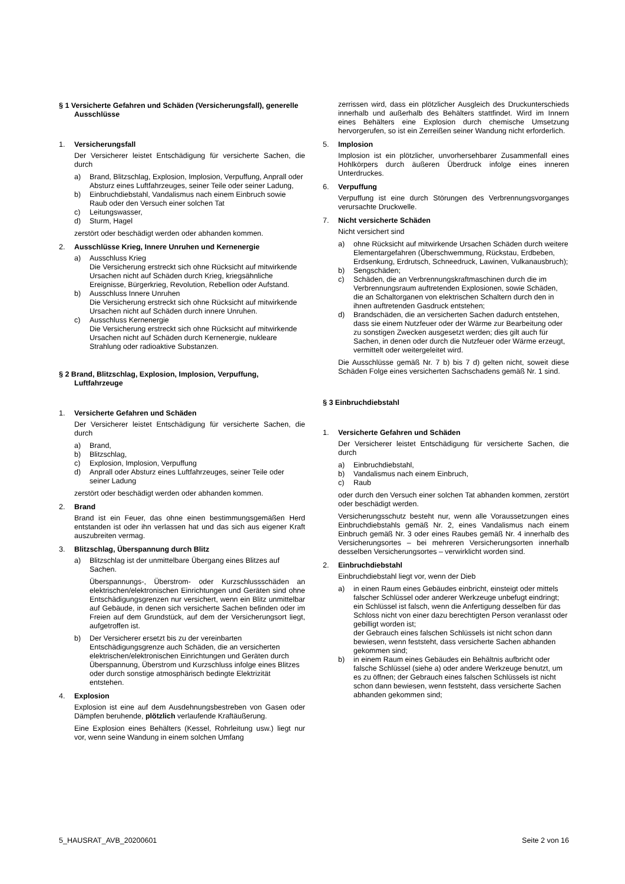§ 1 Versicherte Gefahren und Schäden (Versicherungsfall), generelle Ausschlüsse
1. Versicherungsfall
Der Versicherer leistet Entschädigung für versicherte Sachen, die durch
a) Brand, Blitzschlag, Explosion, Implosion, Verpuffung, Anprall oder Absturz eines Luftfahrzeuges, seiner Teile oder seiner Ladung,
b) Einbruchdiebstahl, Vandalismus nach einem Einbruch sowie Raub oder den Versuch einer solchen Tat
c) Leitungswasser,
d) Sturm, Hagel
zerstört oder beschädigt werden oder abhanden kommen.
2. Ausschlüsse Krieg, Innere Unruhen und Kernenergie
a) Ausschluss Krieg
Die Versicherung erstreckt sich ohne Rücksicht auf mitwirkende Ursachen nicht auf Schäden durch Krieg, kriegsähnliche Ereignisse, Bürgerkrieg, Revolution, Rebellion oder Aufstand.
b) Ausschluss Innere Unruhen
Die Versicherung erstreckt sich ohne Rücksicht auf mitwirkende Ursachen nicht auf Schäden durch innere Unruhen.
c) Ausschluss Kernenergie
Die Versicherung erstreckt sich ohne Rücksicht auf mitwirkende Ursachen nicht auf Schäden durch Kernenergie, nukleare Strahlung oder radioaktive Substanzen.
§ 2 Brand, Blitzschlag, Explosion, Implosion, Verpuffung, Luftfahrzeuge
1. Versicherte Gefahren und Schäden
Der Versicherer leistet Entschädigung für versicherte Sachen, die durch
a) Brand,
b) Blitzschlag,
c) Explosion, Implosion, Verpuffung
d) Anprall oder Absturz eines Luftfahrzeuges, seiner Teile oder seiner Ladung
zerstört oder beschädigt werden oder abhanden kommen.
2. Brand
Brand ist ein Feuer, das ohne einen bestimmungsgemäßen Herd entstanden ist oder ihn verlassen hat und das sich aus eigener Kraft auszubreiten vermag.
3. Blitzschlag, Überspannung durch Blitz
a) Blitzschlag ist der unmittelbare Übergang eines Blitzes auf Sachen.
Überspannungs-, Überstrom- oder Kurzschlussschäden an elektrischen/elektronischen Einrichtungen und Geräten sind ohne Entschädigungsgrenzen nur versichert, wenn ein Blitz unmittelbar auf Gebäude, in denen sich versicherte Sachen befinden oder im Freien auf dem Grundstück, auf dem der Versicherungsort liegt, aufgetroffen ist.
b) Der Versicherer ersetzt bis zu der vereinbarten Entschädigungsgrenze auch Schäden, die an versicherten elektrischen/elektronischen Einrichtungen und Geräten durch Überspannung, Überstrom und Kurzschluss infolge eines Blitzes oder durch sonstige atmosphärisch bedingte Elektrizität entstehen.
4. Explosion
Explosion ist eine auf dem Ausdehnungsbestreben von Gasen oder Dämpfen beruhende, plötzlich verlaufende Kraftäußerung.
Eine Explosion eines Behälters (Kessel, Rohrleitung usw.) liegt nur vor, wenn seine Wandung in einem solchen Umfang
zerrissen wird, dass ein plötzlicher Ausgleich des Druckunterschieds innerhalb und außerhalb des Behälters stattfindet. Wird im Innern eines Behälters eine Explosion durch chemische Umsetzung hervorgerufen, so ist ein Zerreißen seiner Wandung nicht erforderlich.
5. Implosion
Implosion ist ein plötzlicher, unvorhersehbarer Zusammenfall eines Hohlkörpers durch äußeren Überdruck infolge eines inneren Unterdruckes.
6. Verpuffung
Verpuffung ist eine durch Störungen des Verbrennungsvorganges verursachte Druckwelle.
7. Nicht versicherte Schäden
Nicht versichert sind
a) ohne Rücksicht auf mitwirkende Ursachen Schäden durch weitere Elementargefahren (Überschwemmung, Rückstau, Erdbeben, Erdsenkung, Erdrutsch, Schneedruck, Lawinen, Vulkanausbruch);
b) Sengschäden;
c) Schäden, die an Verbrennungskraftmaschinen durch die im Verbrennungsraum auftretenden Explosionen, sowie Schäden, die an Schaltorganen von elektrischen Schaltern durch den in ihnen auftretenden Gasdruck entstehen;
d) Brandschäden, die an versicherten Sachen dadurch entstehen, dass sie einem Nutzfeuer oder der Wärme zur Bearbeitung oder zu sonstigen Zwecken ausgesetzt werden; dies gilt auch für Sachen, in denen oder durch die Nutzfeuer oder Wärme erzeugt, vermittelt oder weitergeleitet wird.
Die Ausschlüsse gemäß Nr. 7 b) bis 7 d) gelten nicht, soweit diese Schäden Folge eines versicherten Sachschadens gemäß Nr. 1 sind.
§ 3 Einbruchdiebstahl
1. Versicherte Gefahren und Schäden
Der Versicherer leistet Entschädigung für versicherte Sachen, die durch
a) Einbruchdiebstahl,
b) Vandalismus nach einem Einbruch,
c) Raub
oder durch den Versuch einer solchen Tat abhanden kommen, zerstört oder beschädigt werden.
Versicherungsschutz besteht nur, wenn alle Voraussetzungen eines Einbruchdiebstahls gemäß Nr. 2, eines Vandalismus nach einem Einbruch gemäß Nr. 3 oder eines Raubes gemäß Nr. 4 innerhalb des Versicherungsortes – bei mehreren Versicherungsorten innerhalb desselben Versicherungsortes – verwirklicht worden sind.
2. Einbruchdiebstahl
Einbruchdiebstahl liegt vor, wenn der Dieb
a) in einen Raum eines Gebäudes einbricht, einsteigt oder mittels falscher Schlüssel oder anderer Werkzeuge unbefugt eindringt;
ein Schlüssel ist falsch, wenn die Anfertigung desselben für das Schloss nicht von einer dazu berechtigten Person veranlasst oder gebilligt worden ist;
der Gebrauch eines falschen Schlüssels ist nicht schon dann bewiesen, wenn feststeht, dass versicherte Sachen abhanden gekommen sind;
b) in einem Raum eines Gebäudes ein Behältnis aufbricht oder falsche Schlüssel (siehe a) oder andere Werkzeuge benutzt, um es zu öffnen; der Gebrauch eines falschen Schlüssels ist nicht schon dann bewiesen, wenn feststeht, dass versicherte Sachen abhanden gekommen sind;
5_HAUSRAT_AVB_20200601 Seite 2 von 16